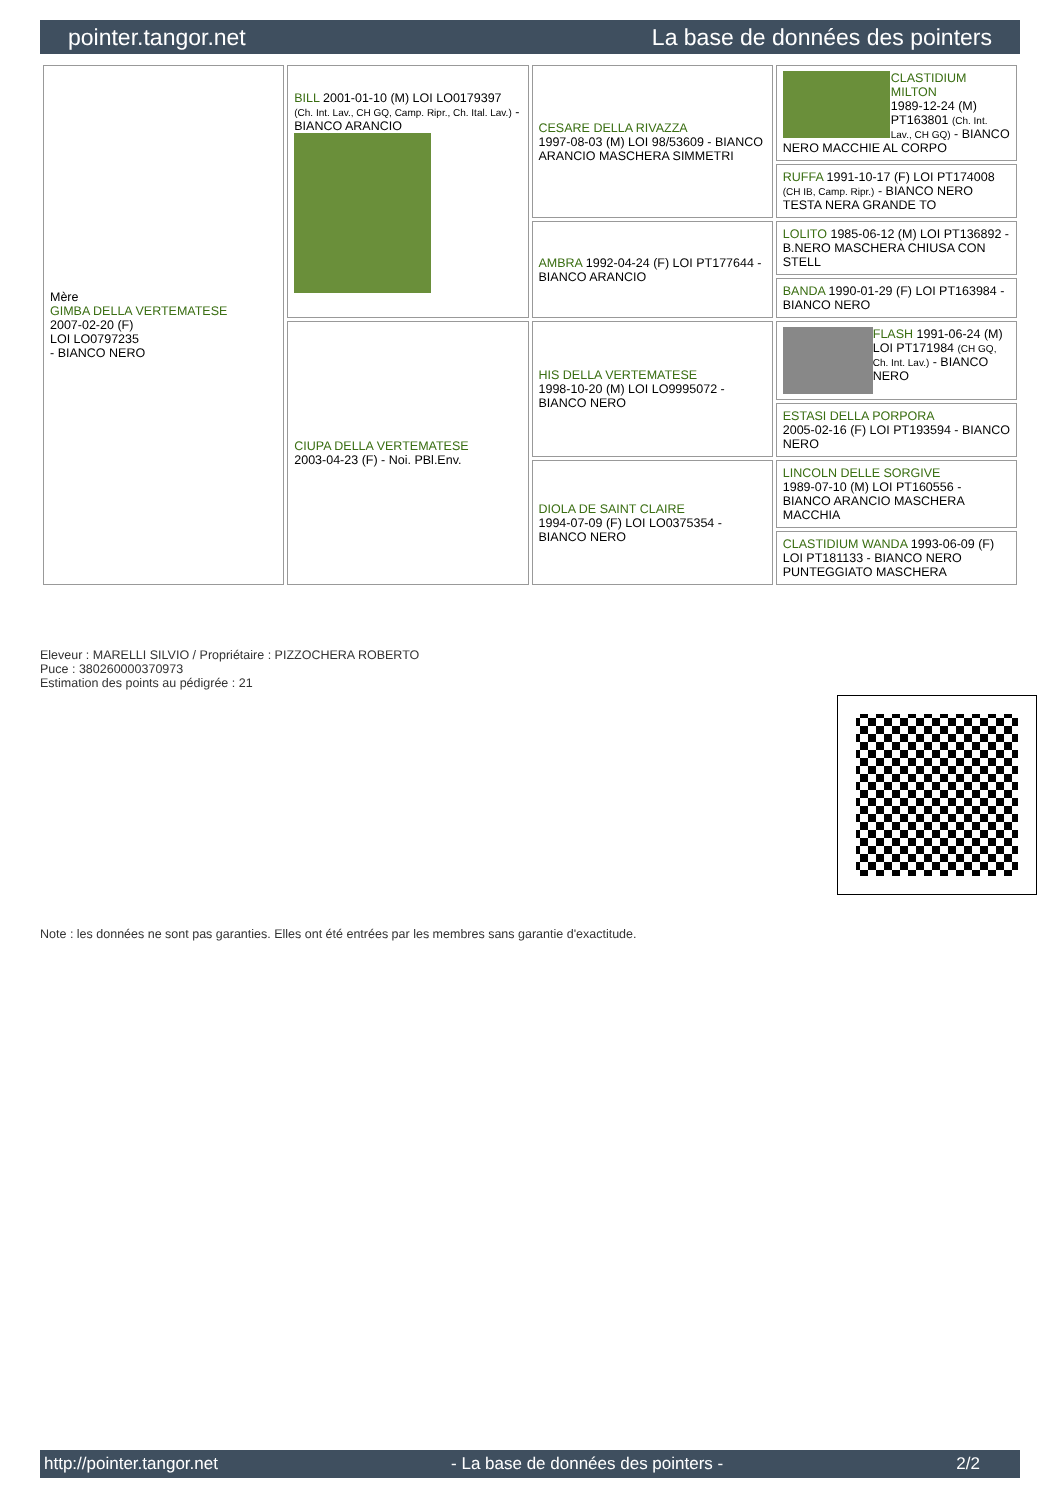pointer.tangor.net La base de données des pointers
| Mère GIMBA DELLA VERTEMATESE 2007-02-20 (F) LOI LO0797235 - BIANCO NERO | BILL 2001-01-10 (M) LOI LO0179397 (Ch. Int. Lav., CH GQ, Camp. Ripr., Ch. Ital. Lav.) - BIANCO ARANCIO | CESARE DELLA RIVAZZA 1997-08-03 (M) LOI 98/53609 - BIANCO ARANCIO MASCHERA SIMMETRI | CLASTIDIUM MILTON 1989-12-24 (M) PT163801 (Ch. Int. Lav., CH GQ) - BIANCO NERO MACCHIE AL CORPO |
| | | | RUFFA 1991-10-17 (F) LOI PT174008 (CH IB, Camp. Ripr.) - BIANCO NERO TESTA NERA GRANDE TO |
| | | AMBRA 1992-04-24 (F) LOI PT177644 - BIANCO ARANCIO | LOLITO 1985-06-12 (M) LOI PT136892 - B.NERO MASCHERA CHIUSA CON STELL |
| | | | BANDA 1990-01-29 (F) LOI PT163984 - BIANCO NERO |
| | CIUPA DELLA VERTEMATESE 2003-04-23 (F) - Noi. PBl.Env. | HIS DELLA VERTEMATESE 1998-10-20 (M) LOI LO9995072 - BIANCO NERO | FLASH 1991-06-24 (M) LOI PT171984 (CH GQ, Ch. Int. Lav.) - BIANCO NERO |
| | | | ESTASI DELLA PORPORA 2005-02-16 (F) LOI PT193594 - BIANCO NERO |
| | | DIOLA DE SAINT CLAIRE 1994-07-09 (F) LOI LO0375354 - BIANCO NERO | LINCOLN DELLE SORGIVE 1989-07-10 (M) LOI PT160556 - BIANCO ARANCIO MASCHERA MACCHIA |
| | | | CLASTIDIUM WANDA 1993-06-09 (F) LOI PT181133 - BIANCO NERO PUNTEGGIATO MASCHERA |
Eleveur : MARELLI SILVIO / Propriétaire : PIZZOCHERA ROBERTO
Puce : 380260000370973
Estimation des points au pédigrée : 21
Note : les données ne sont pas garanties. Elles ont été entrées par les membres sans garantie d'exactitude.
http://pointer.tangor.net - La base de données des pointers - 2/2